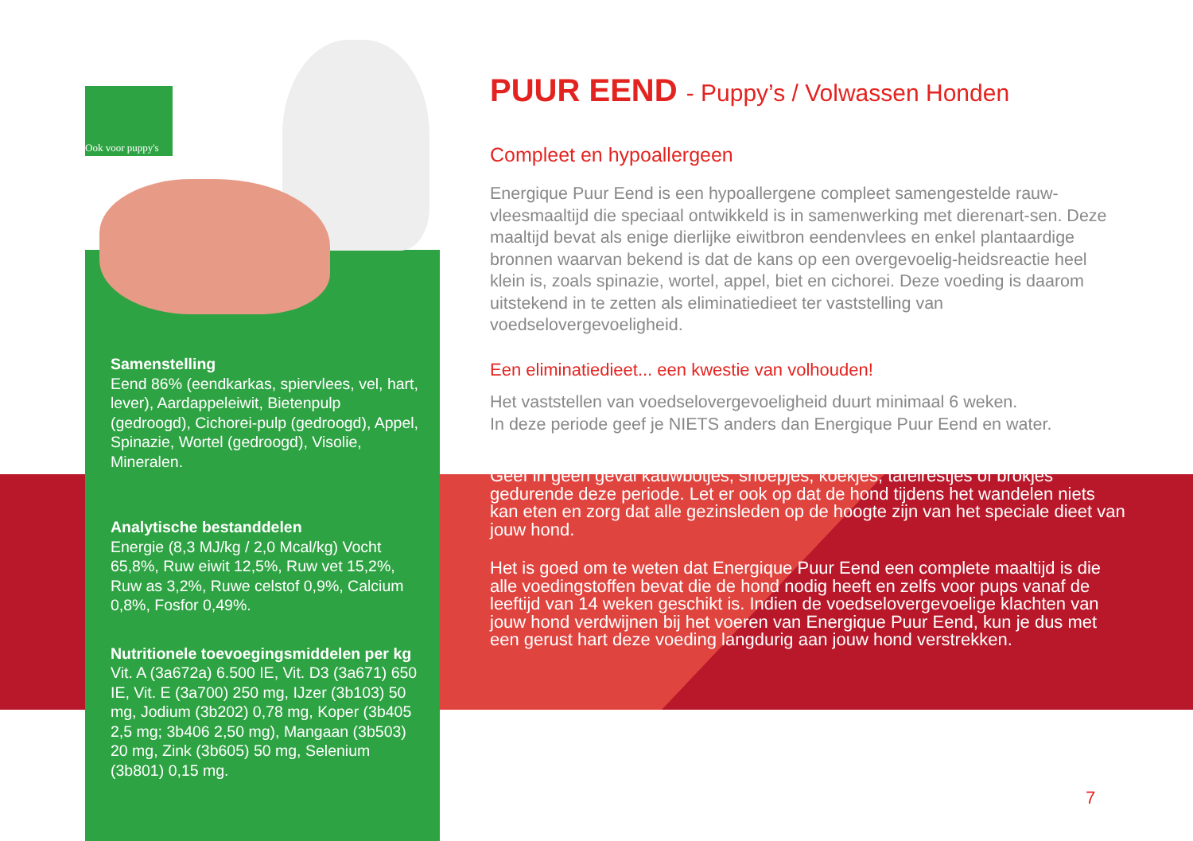Ook voor puppy's
Samenstelling
Eend 86% (eendkarkas, spiervlees, vel, hart, lever), Aardappeleiwit, Bietenpulp (gedroogd), Cichorei-pulp (gedroogd), Appel, Spinazie, Wortel (gedroogd), Visolie, Mineralen.
Analytische bestanddelen
Energie (8,3 MJ/kg / 2,0 Mcal/kg) Vocht 65,8%, Ruw eiwit 12,5%, Ruw vet 15,2%, Ruw as 3,2%, Ruwe celstof 0,9%, Calcium 0,8%, Fosfor 0,49%.
Nutritionele toevoegingsmiddelen per kg
Vit. A (3a672a) 6.500 IE, Vit. D3 (3a671) 650 IE, Vit. E (3a700) 250 mg, IJzer (3b103) 50 mg, Jodium (3b202) 0,78 mg, Koper (3b405 2,5 mg; 3b406 2,50 mg), Mangaan (3b503) 20 mg, Zink (3b605) 50 mg, Selenium (3b801) 0,15 mg.
PUUR EEND - Puppy’s / Volwassen Honden
Compleet en hypoallergeen
Energique Puur Eend is een hypoallergene compleet samengestelde rauw-vleesmaaltijd die speciaal ontwikkeld is in samenwerking met dierenart-sen. Deze maaltijd bevat als enige dierlijke eiwitbron eendenvlees en enkel plantaardige bronnen waarvan bekend is dat de kans op een overgevoelig-heidsreactie heel klein is, zoals spinazie, wortel, appel, biet en cichorei. Deze voeding is daarom uitstekend in te zetten als eliminatiedieet ter vaststelling van voedselovergevoeligheid.
Een eliminatiedieet... een kwestie van volhouden!
Het vaststellen van voedselovergevoeligheid duurt minimaal 6 weken.
In deze periode geef je NIETS anders dan Energique Puur Eend en water.
Geef in geen geval kauwbotjes, snoepjes, koekjes, tafelrestjes of brokjes gedurende deze periode. Let er ook op dat de hond tijdens het wandelen niets kan eten en zorg dat alle gezinsleden op de hoogte zijn van het speciale dieet van jouw hond.
Het is goed om te weten dat Energique Puur Eend een complete maaltijd is die alle voedingstoffen bevat die de hond nodig heeft en zelfs voor pups vanaf de leeftijd van 14 weken geschikt is. Indien de voedselovergevoelige klachten van jouw hond verdwijnen bij het voeren van Energique Puur Eend, kun je dus met een gerust hart deze voeding langdurig aan jouw hond verstrekken.
7